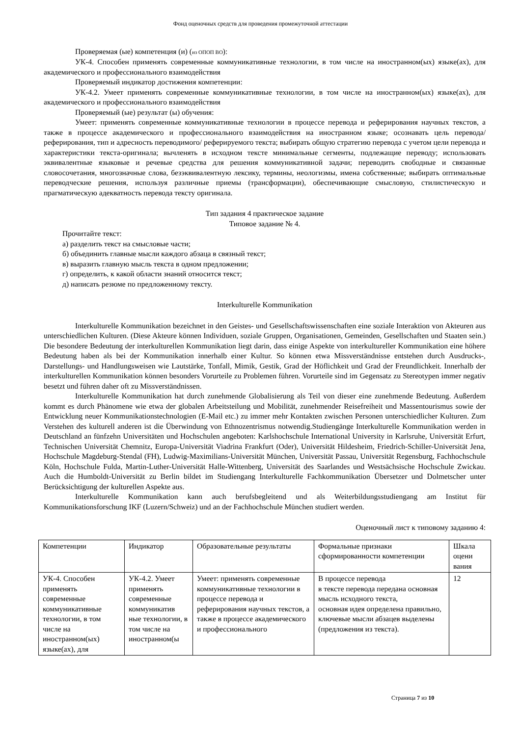Фонд оценочных средств для проведения промежуточной аттестации
Проверяемая (ые) компетенция (и) (из ОПОП ВО):
УК-4. Способен применять современные коммуникативные технологии, в том числе на иностранном(ых) языке(ах), для академического и профессионального взаимодействия
Проверяемый индикатор достижения компетенции:
УК-4.2. Умеет применять современные коммуникативные технологии, в том числе на иностранном(ых) языке(ах), для академического и профессионального взаимодействия
Проверяемый (ые) результат (ы) обучения:
Умеет: применять современные коммуникативные технологии в процессе перевода и реферирования научных текстов, а также в процессе академического и профессионального взаимодействия на иностранном языке; осознавать цель перевода/ реферирования, тип и адресность переводимого/ реферируемого текста; выбирать общую стратегию перевода с учетом цели перевода и характеристики текста-оригинала; вычленять в исходном тексте минимальные сегменты, подлежащие переводу; использовать эквивалентные языковые и речевые средства для решения коммуникативной задачи; переводить свободные и связанные словосочетания, многозначные слова, безэквивалентную лексику, термины, неологизмы, имена собственные; выбирать оптимальные переводческие решения, используя различные приемы (трансформации), обеспечивающие смысловую, стилистическую и прагматическую адекватность перевода тексту оригинала.
Тип задания 4 практическое задание
Типовое задание № 4.
Прочитайте текст:
а) разделить текст на смысловые части;
б) объединить главные мысли каждого абзаца в связный текст;
в) выразить главную мысль текста в одном предложении;
г) определить, к какой области знаний относится текст;
д) написать резюме по предложенному тексту.
Interkulturelle Kommunikation
Interkulturelle Kommunikation bezeichnet in den Geistes- und Gesellschaftswissenschaften eine soziale Interaktion von Akteuren aus unterschiedlichen Kulturen. (Diese Akteure können Individuen, soziale Gruppen, Organisationen, Gemeinden, Gesellschaften und Staaten sein.) Die besondere Bedeutung der interkulturellen Kommunikation liegt darin, dass einige Aspekte von interkultureller Kommunikation eine höhere Bedeutung haben als bei der Kommunikation innerhalb einer Kultur. So können etwa Missverständnisse entstehen durch Ausdrucks-, Darstellungs- und Handlungsweisen wie Lautstärke, Tonfall, Mimik, Gestik, Grad der Höflichkeit und Grad der Freundlichkeit. Innerhalb der interkulturellen Kommunikation können besonders Vorurteile zu Problemen führen. Vorurteile sind im Gegensatz zu Stereotypen immer negativ besetzt und führen daher oft zu Missverständnissen.
Interkulturelle Kommunikation hat durch zunehmende Globalisierung als Teil von dieser eine zunehmende Bedeutung. Außerdem kommt es durch Phänomene wie etwa der globalen Arbeitsteilung und Mobilität, zunehmender Reisefreiheit und Massentourismus sowie der Entwicklung neuer Kommunikationstechnologien (E-Mail etc.) zu immer mehr Kontakten zwischen Personen unterschiedlicher Kulturen. Zum Verstehen des kulturell anderen ist die Überwindung von Ethnozentrismus notwendig.Studiengänge Interkulturelle Kommunikation werden in Deutschland an fünfzehn Universitäten und Hochschulen angeboten: Karlshochschule International University in Karlsruhe, Universität Erfurt, Technischen Universität Chemnitz, Europa-Universität Viadrina Frankfurt (Oder), Universität Hildesheim, Friedrich-Schiller-Universität Jena, Hochschule Magdeburg-Stendal (FH), Ludwig-Maximilians-Universität München, Universität Passau, Universität Regensburg, Fachhochschule Köln, Hochschule Fulda, Martin-Luther-Universität Halle-Wittenberg, Universität des Saarlandes und Westsächsische Hochschule Zwickau. Auch die Humboldt-Universität zu Berlin bildet im Studiengang Interkulturelle Fachkommunikation Übersetzer und Dolmetscher unter Berücksichtigung der kulturellen Aspekte aus.
Interkulturelle Kommunikation kann auch berufsbegleitend und als Weiterbildungsstudiengang am Institut für Kommunikationsforschung IKF (Luzern/Schweiz) und an der Fachhochschule München studiert werden.
Оценочный лист к типовому заданию 4:
| Компетенции | Индикатор | Образовательные результаты | Формальные признаки сформированности компетенции | Шкала оцени вания |
| УК-4. Способен применять современные коммуникативные технологии, в том числе на иностранном(ых) языке(ах), для | УК-4.2. Умеет применять современные коммуникатив ные технологии, в том числе на иностранном(ы | Умеет: применять современные коммуникативные технологии в процессе перевода и реферирования научных текстов, а также в процессе академического и профессионального | В процессе перевода в тексте перевода передана основная мысль исходного текста, основная идея определена правильно, ключевые мысли абзацев выделены (предложения из текста). | 12 |
Страница 7 из 10